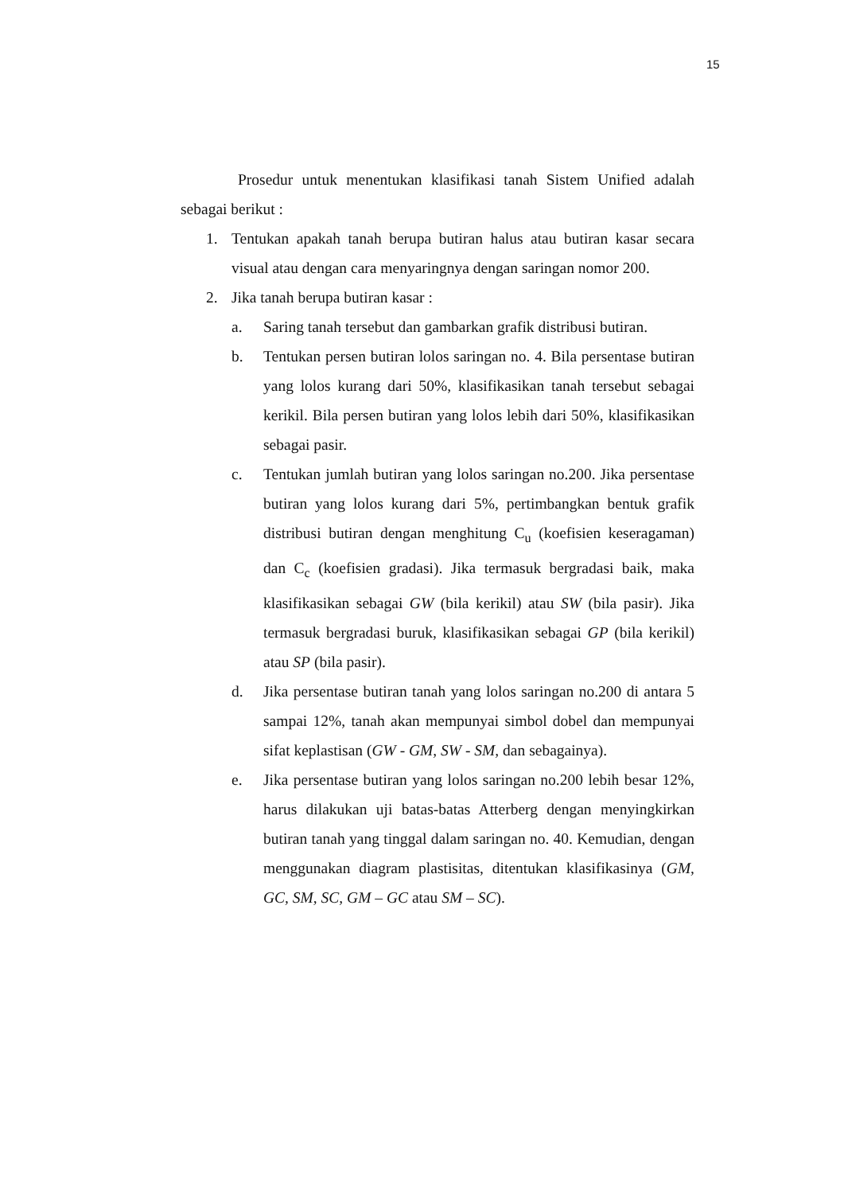15
Prosedur untuk menentukan klasifikasi tanah Sistem Unified adalah sebagai berikut :
1. Tentukan apakah tanah berupa butiran halus atau butiran kasar secara visual atau dengan cara menyaringnya dengan saringan nomor 200.
2. Jika tanah berupa butiran kasar :
a. Saring tanah tersebut dan gambarkan grafik distribusi butiran.
b. Tentukan persen butiran lolos saringan no. 4. Bila persentase butiran yang lolos kurang dari 50%, klasifikasikan tanah tersebut sebagai kerikil. Bila persen butiran yang lolos lebih dari 50%, klasifikasikan sebagai pasir.
c. Tentukan jumlah butiran yang lolos saringan no.200. Jika persentase butiran yang lolos kurang dari 5%, pertimbangkan bentuk grafik distribusi butiran dengan menghitung C<sub>u</sub> (koefisien keseragaman) dan C<sub>c</sub> (koefisien gradasi). Jika termasuk bergradasi baik, maka klasifikasikan sebagai GW (bila kerikil) atau SW (bila pasir). Jika termasuk bergradasi buruk, klasifikasikan sebagai GP (bila kerikil) atau SP (bila pasir).
d. Jika persentase butiran tanah yang lolos saringan no.200 di antara 5 sampai 12%, tanah akan mempunyai simbol dobel dan mempunyai sifat keplastisan (GW - GM, SW - SM, dan sebagainya).
e. Jika persentase butiran yang lolos saringan no.200 lebih besar 12%, harus dilakukan uji batas-batas Atterberg dengan menyingkirkan butiran tanah yang tinggal dalam saringan no. 40. Kemudian, dengan menggunakan diagram plastisitas, ditentukan klasifikasinya (GM, GC, SM, SC, GM – GC atau SM – SC).